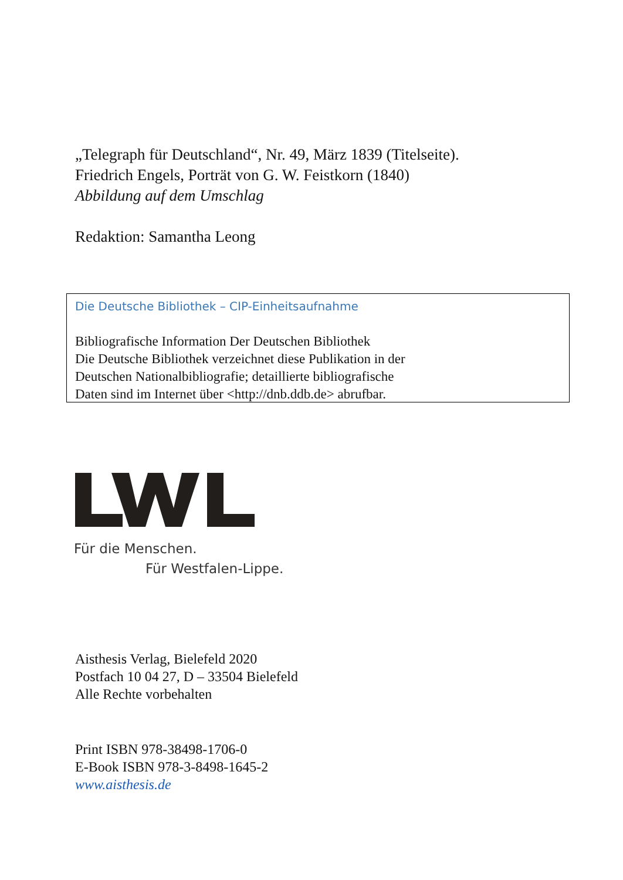„Telegraph für Deutschland“, Nr. 49, März 1839 (Titelseite).
Friedrich Engels, Porträt von G. W. Feistkorn (1840)
Abbildung auf dem Umschlag
Redaktion: Samantha Leong
Die Deutsche Bibliothek – CIP-Einheitsaufnahme
Bibliografische Information Der Deutschen Bibliothek
Die Deutsche Bibliothek verzeichnet diese Publikation in der
Deutschen Nationalbibliografie; detaillierte bibliografische
Daten sind im Internet über <http://dnb.ddb.de> abrufbar.
Für die Menschen.
Für Westfalen-Lippe.
Aisthesis Verlag, Bielefeld 2020
Postfach 10 04 27, D – 33504 Bielefeld
Alle Rechte vorbehalten
Print ISBN 978-38498-1706-0
E-Book ISBN 978-3-8498-1645-2
www.aisthesis.de